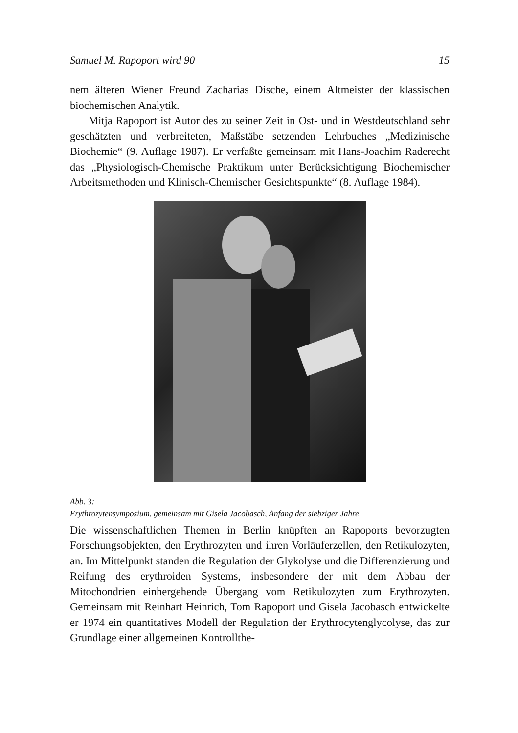Samuel M. Rapoport wird 90 15
nem älteren Wiener Freund Zacharias Dische, einem Altmeister der klassischen biochemischen Analytik.
Mitja Rapoport ist Autor des zu seiner Zeit in Ost- und in Westdeutschland sehr geschätzten und verbreiteten, Maßstäbe setzenden Lehrbuches „Medizinische Biochemie“ (9. Auflage 1987). Er verfaßte gemeinsam mit Hans-Joachim Raderecht das „Physiologisch-Chemische Praktikum unter Berücksichtigung Biochemischer Arbeitsmethoden und Klinisch-Chemischer Gesichtspunkte“ (8. Auflage 1984).
Abb. 3:
Erythrozytensymposium, gemeinsam mit Gisela Jacobasch, Anfang der siebziger Jahre
Die wissenschaftlichen Themen in Berlin knüpften an Rapoports bevorzugten Forschungsobjekten, den Erythrozyten und ihren Vorläuferzellen, den Retikulozyten, an. Im Mittelpunkt standen die Regulation der Glykolyse und die Differenzierung und Reifung des erythroiden Systems, insbesondere der mit dem Abbau der Mitochondrien einhergehende Übergang vom Retikulozyten zum Erythrozyten. Gemeinsam mit Reinhart Heinrich, Tom Rapoport und Gisela Jacobasch entwickelte er 1974 ein quantitatives Modell der Regulation der Erythrocytenglycolyse, das zur Grundlage einer allgemeinen Kontrollthe-